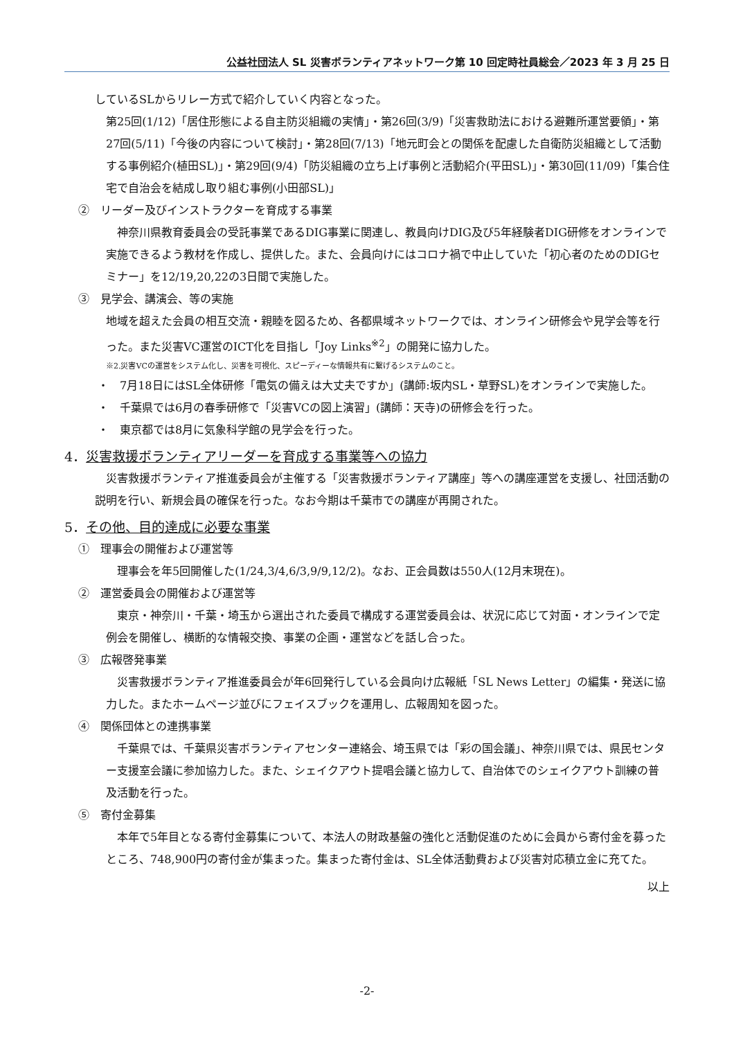公益社団法人 SL 災害ボランティアネットワーク第 10 回定時社員総会／2023 年 3 月 25 日
しているSLからリレー方式で紹介していく内容となった。
第25回(1/12)「居住形態による自主防災組織の実情」・第26回(3/9)「災害救助法における避難所運営要領」・第27回(5/11)「今後の内容について検討」・第28回(7/13)「地元町会との関係を配慮した自衛防災組織として活動する事例紹介(植田SL)」・第29回(9/4)「防災組織の立ち上げ事例と活動紹介(平田SL)」・第30回(11/09)「集合住宅で自治会を結成し取り組む事例(小田部SL)」
②　リーダー及びインストラクターを育成する事業
　神奈川県教育委員会の受託事業であるDIG事業に関連し、教員向けDIG及び5年経験者DIG研修をオンラインで実施できるよう教材を作成し、提供した。また、会員向けにはコロナ禍で中止していた「初心者のためのDIGセミナー」を12/19,20,22の3日間で実施した。
③　見学会、講演会、等の実施
地域を超えた会員の相互交流・親睦を図るため、各都県域ネットワークでは、オンライン研修会や見学会等を行った。また災害VC運営のICT化を目指し「Joy Links<sup>※2</sup>」の開発に協力した。
※2.災害VCの運営をシステム化し、災害を可視化、スピーディーな情報共有に繋げるシステムのこと。
・　7月18日にはSL全体研修「電気の備えは大丈夫ですか」(講師:坂内SL・草野SL)をオンラインで実施した。
・　千葉県では6月の春季研修で「災害VCの図上演習」(講師：天寺)の研修会を行った。
・　東京都では8月に気象科学館の見学会を行った。
4．災害救援ボランティアリーダーを育成する事業等への協力
　災害救援ボランティア推進委員会が主催する「災害救援ボランティア講座」等への講座運営を支援し、社団活動の説明を行い、新規会員の確保を行った。なお今期は千葉市での講座が再開された。
5．その他、目的達成に必要な事業
①　理事会の開催および運営等
　理事会を年5回開催した(1/24,3/4,6/3,9/9,12/2)。なお、正会員数は550人(12月末現在)。
②　運営委員会の開催および運営等
　東京・神奈川・千葉・埼玉から選出された委員で構成する運営委員会は、状況に応じて対面・オンラインで定例会を開催し、横断的な情報交換、事業の企画・運営などを話し合った。
③　広報啓発事業
　災害救援ボランティア推進委員会が年6回発行している会員向け広報紙「SL News Letter」の編集・発送に協力した。またホームページ並びにフェイスブックを運用し、広報周知を図った。
④　関係団体との連携事業
　千葉県では、千葉県災害ボランティアセンター連絡会、埼玉県では「彩の国会議」、神奈川県では、県民センター支援室会議に参加協力した。また、シェイクアウト提唱会議と協力して、自治体でのシェイクアウト訓練の普及活動を行った。
⑤　寄付金募集
　本年で5年目となる寄付金募集について、本法人の財政基盤の強化と活動促進のために会員から寄付金を募ったところ、748,900円の寄付金が集まった。集まった寄付金は、SL全体活動費および災害対応積立金に充てた。
以上
-2-